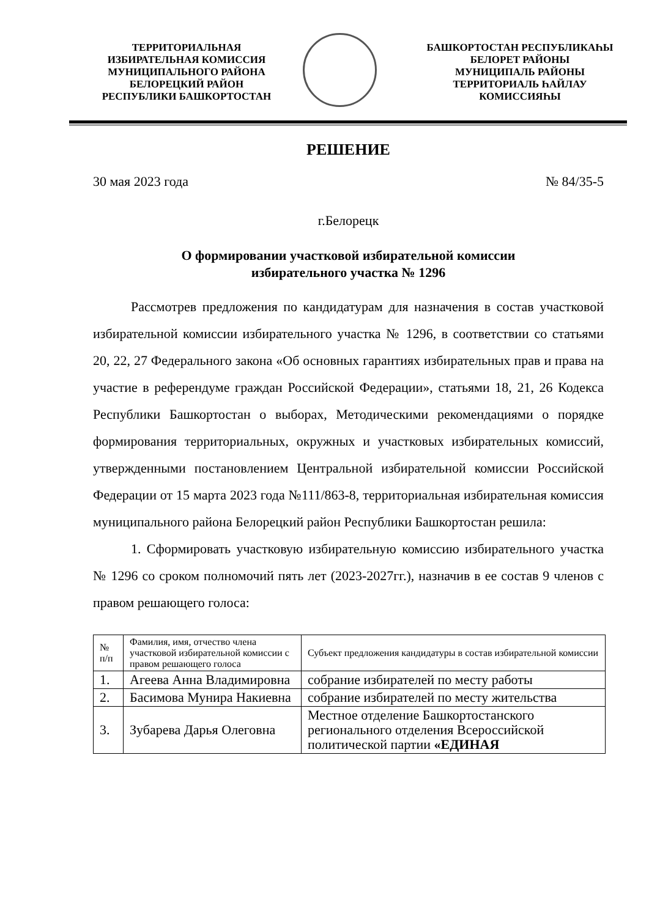ТЕРРИТОРИАЛЬНАЯ
ИЗБИРАТЕЛЬНАЯ КОМИССИЯ
МУНИЦИПАЛЬНОГО РАЙОНА
БЕЛОРЕЦКИЙ РАЙОН
РЕСПУБЛИКИ БАШКОРТОСТАН
БАШКОРТОСТАН РЕСПУБЛИКАҺЫ
БЕЛОРЕТ РАЙОНЫ
МУНИЦИПАЛЬ РАЙОНЫ
ТЕРРИТОРИАЛЬ ҺАЙЛАУ
КОМИССИЯҺЫ
РЕШЕНИЕ
30 мая 2023 года № 84/35-5
г.Белорецк
О формировании участковой избирательной комиссии
избирательного участка № 1296
Рассмотрев предложения по кандидатурам для назначения в состав участковой избирательной комиссии избирательного участка № 1296, в соответствии со статьями 20, 22, 27 Федерального закона «Об основных гарантиях избирательных прав и права на участие в референдуме граждан Российской Федерации», статьями 18, 21, 26 Кодекса Республики Башкортостан о выборах, Методическими рекомендациями о порядке формирования территориальных, окружных и участковых избирательных комиссий, утвержденными постановлением Центральной избирательной комиссии Российской Федерации от 15 марта 2023 года №111/863-8, территориальная избирательная комиссия муниципального района Белорецкий район Республики Башкортостан решила:
1. Сформировать участковую избирательную комиссию избирательного участка № 1296 со сроком полномочий пять лет (2023-2027гг.), назначив в ее состав 9 членов с правом решающего голоса:
| № п/п | Фамилия, имя, отчество члена участковой избирательной комиссии с правом решающего голоса | Субъект предложения кандидатуры в состав избирательной комиссии |
| 1. | Агеева Анна Владимировна | собрание избирателей по месту работы |
| 2. | Басимова Мунира Накиевна | собрание избирателей по месту жительства |
| 3. | Зубарева Дарья Олеговна | Местное отделение Башкортостанского регионального отделения Всероссийской политической партии «ЕДИНАЯ |